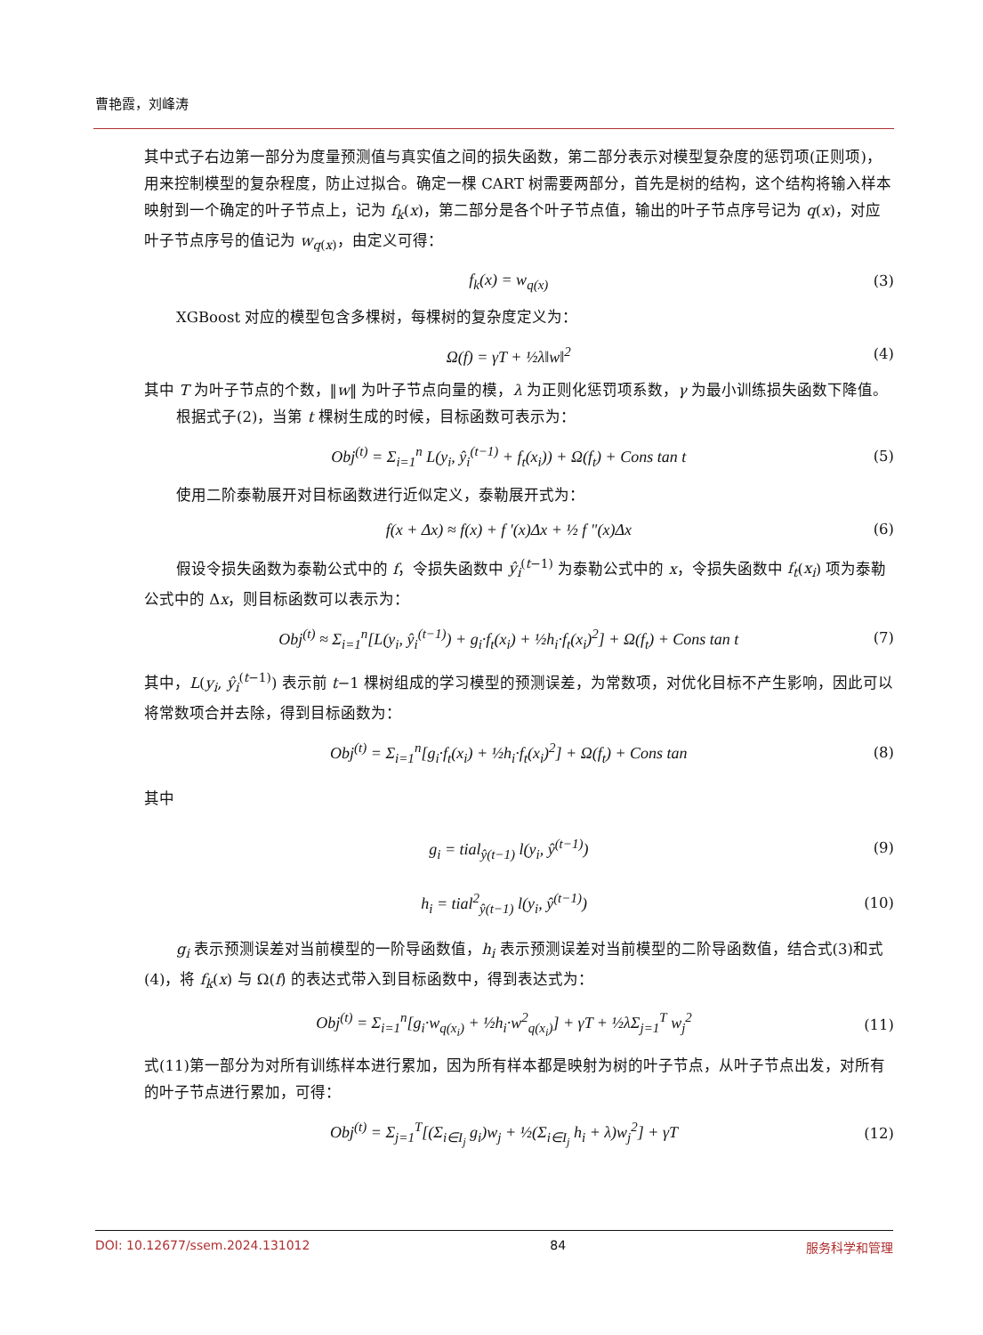曹艳霞，刘峰涛
其中式子右边第一部分为度量预测值与真实值之间的损失函数，第二部分表示对模型复杂度的惩罚项(正则项)，用来控制模型的复杂程度，防止过拟合。确定一棵 CART 树需要两部分，首先是树的结构，这个结构将输入样本映射到一个确定的叶子节点上，记为 f<sub>k</sub>(x)，第二部分是各个叶子节点值，输出的叶子节点序号记为 q(x)，对应叶子节点序号的值记为 w<sub>q(x)</sub>，由定义可得：
f<sub>k</sub>(x) = w<sub>q(x)</sub> (3)
XGBoost 对应的模型包含多棵树，每棵树的复杂度定义为：
Ω(f) = γT + ½λ‖w‖<sup>2</sup> (4)
其中 T 为叶子节点的个数，‖w‖ 为叶子节点向量的模，λ 为正则化惩罚项系数，γ 为最小训练损失函数下降值。
根据式子(2)，当第 t 棵树生成的时候，目标函数可表示为：
Obj<sup>(t)</sup> = Σ<sub>i=1</sub><sup>n</sup> L(y<sub>i</sub>, ŷ<sub>i</sub><sup>(t−1)</sup> + f<sub>t</sub>(x<sub>i</sub>)) + Ω(f<sub>t</sub>) + Cons tan t (5)
使用二阶泰勒展开对目标函数进行近似定义，泰勒展开式为：
f(x + Δx) ≈ f(x) + f '(x)Δx + ½ f "(x)Δx (6)
假设令损失函数为泰勒公式中的 f，令损失函数中 ŷ<sub>i</sub><sup>(t−1)</sup> 为泰勒公式中的 x，令损失函数中 f<sub>t</sub>(x<sub>i</sub>) 项为泰勒公式中的 Δx，则目标函数可以表示为：
Obj<sup>(t)</sup> ≈ Σ<sub>i=1</sub><sup>n</sup>[L(y<sub>i</sub>, ŷ<sub>i</sub><sup>(t−1)</sup>) + g<sub>i</sub>·f<sub>t</sub>(x<sub>i</sub>) + ½h<sub>i</sub>·f<sub>t</sub>(x<sub>i</sub>)<sup>2</sup>] + Ω(f<sub>t</sub>) + Cons tan t (7)
其中，L(y<sub>i</sub>, ŷ<sub>i</sub><sup>(t−1)</sup>) 表示前 t−1 棵树组成的学习模型的预测误差，为常数项，对优化目标不产生影响，因此可以将常数项合并去除，得到目标函数为：
Obj<sup>(t)</sup> = Σ<sub>i=1</sub><sup>n</sup>[g<sub>i</sub>·f<sub>t</sub>(x<sub>i</sub>) + ½h<sub>i</sub>·f<sub>t</sub>(x<sub>i</sub>)<sup>2</sup>] + Ω(f<sub>t</sub>) + Cons tan (8)
其中
g<sub>i</sub> = tial<sub>ŷ(t−1)</sub> l(y<sub>i</sub>, ŷ<sup>(t−1)</sup>) (9)
h<sub>i</sub> = tial<sup>2</sup><sub>ŷ(t−1)</sub> l(y<sub>i</sub>, ŷ<sup>(t−1)</sup>) (10)
g<sub>i</sub> 表示预测误差对当前模型的一阶导函数值，h<sub>i</sub> 表示预测误差对当前模型的二阶导函数值，结合式(3)和式(4)，将 f<sub>k</sub>(x) 与 Ω(f) 的表达式带入到目标函数中，得到表达式为：
Obj<sup>(t)</sup> = Σ<sub>i=1</sub><sup>n</sup>[g<sub>i</sub>·w<sub>q(x<sub>i</sub>)</sub> + ½h<sub>i</sub>·w<sup>2</sup><sub>q(x<sub>i</sub>)</sub>] + γT + ½λΣ<sub>j=1</sub><sup>T</sup> w<sub>j</sub><sup>2</sup> (11)
式(11)第一部分为对所有训练样本进行累加，因为所有样本都是映射为树的叶子节点，从叶子节点出发，对所有的叶子节点进行累加，可得：
Obj<sup>(t)</sup> = Σ<sub>j=1</sub><sup>T</sup>[(Σ<sub>i∈I<sub>j</sub></sub> g<sub>i</sub>)w<sub>j</sub> + ½(Σ<sub>i∈I<sub>j</sub></sub> h<sub>i</sub> + λ)w<sub>j</sub><sup>2</sup>] + γT (12)
DOI: 10.12677/ssem.2024.131012 84 服务科学和管理